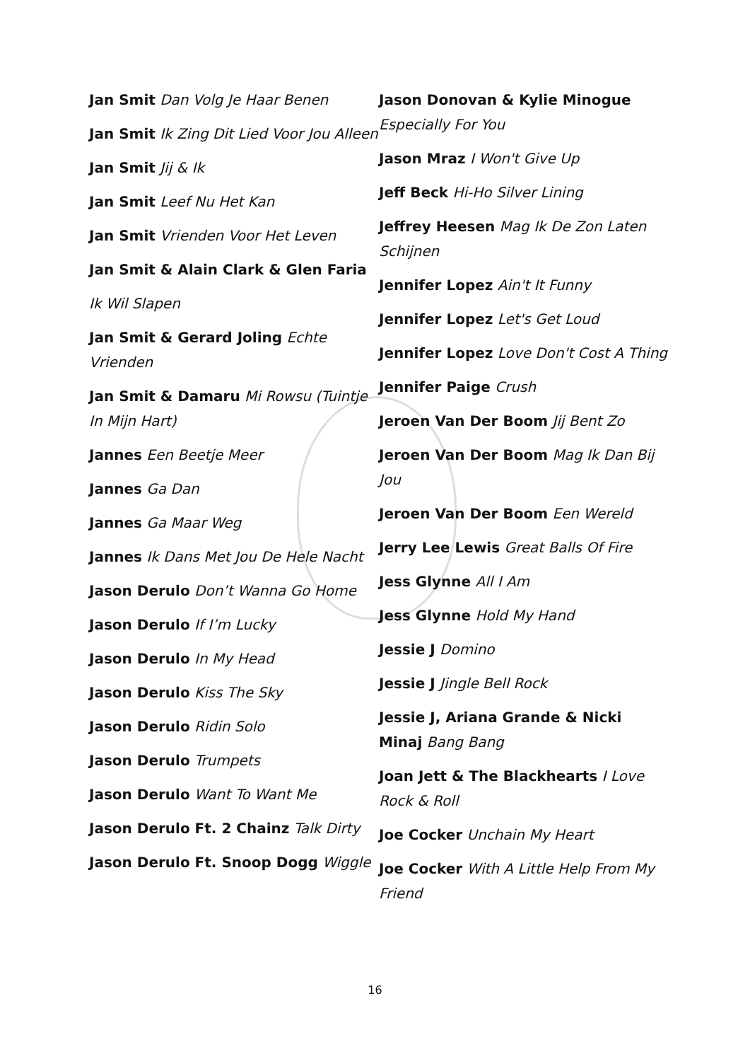Jan Smit Dan Volg Je Haar Benen
Jan Smit Ik Zing Dit Lied Voor Jou Alleen
Jan Smit Jij & Ik
Jan Smit Leef Nu Het Kan
Jan Smit Vrienden Voor Het Leven
Jan Smit & Alain Clark & Glen Faria
Ik Wil Slapen
Jan Smit & Gerard Joling Echte Vrienden
Jan Smit & Damaru Mi Rowsu (Tuintje In Mijn Hart)
Jannes Een Beetje Meer
Jannes Ga Dan
Jannes Ga Maar Weg
Jannes Ik Dans Met Jou De Hele Nacht
Jason Derulo Don’t Wanna Go Home
Jason Derulo If I’m Lucky
Jason Derulo In My Head
Jason Derulo Kiss The Sky
Jason Derulo Ridin Solo
Jason Derulo Trumpets
Jason Derulo Want To Want Me
Jason Derulo Ft. 2 Chainz Talk Dirty
Jason Derulo Ft. Snoop Dogg Wiggle
Jason Donovan & Kylie Minogue Especially For You
Jason Mraz I Won't Give Up
Jeff Beck Hi-Ho Silver Lining
Jeffrey Heesen Mag Ik De Zon Laten Schijnen
Jennifer Lopez Ain't It Funny
Jennifer Lopez Let's Get Loud
Jennifer Lopez Love Don't Cost A Thing
Jennifer Paige Crush
Jeroen Van Der Boom Jij Bent Zo
Jeroen Van Der Boom Mag Ik Dan Bij Jou
Jeroen Van Der Boom Een Wereld
Jerry Lee Lewis Great Balls Of Fire
Jess Glynne All I Am
Jess Glynne Hold My Hand
Jessie J Domino
Jessie J Jingle Bell Rock
Jessie J, Ariana Grande & Nicki Minaj Bang Bang
Joan Jett & The Blackhearts I Love Rock & Roll
Joe Cocker Unchain My Heart
Joe Cocker With A Little Help From My Friend
16